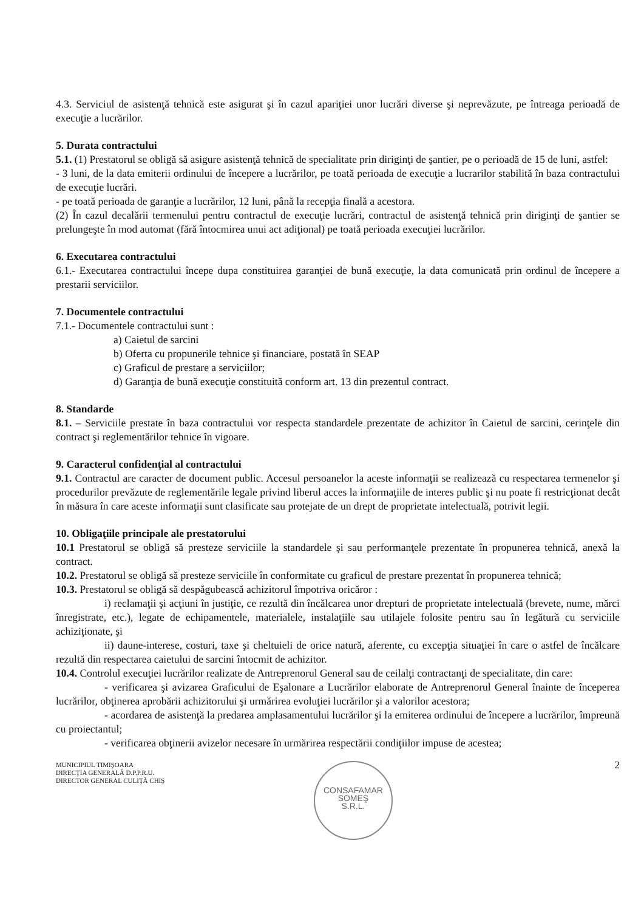4.3. Serviciul de asistenţă tehnică este asigurat şi în cazul apariţiei unor lucrări diverse şi neprevăzute, pe întreaga perioadă de execuţie a lucrărilor.
5. Durata contractului
5.1. (1) Prestatorul se obligă să asigure asistenţă tehnică de specialitate prin diriginţi de şantier, pe o perioadă de 15 de luni, astfel:
- 3 luni, de la data emiterii ordinului de începere a lucrărilor, pe toată perioada de execuţie a lucrarilor stabilită în baza contractului de execuţie lucrări.
- pe toată perioada de garanţie a lucrărilor, 12 luni, până la recepţia finală a acestora.
(2) În cazul decalării termenului pentru contractul de execuţie lucrări, contractul de asistenţă tehnică prin diriginţi de şantier se prelungeşte în mod automat (fără întocmirea unui act adiţional) pe toată perioada execuţiei lucrărilor.
6. Executarea contractului
6.1.- Executarea contractului începe dupa constituirea garanţiei de bună execuţie, la data comunicată prin ordinul de începere a prestarii serviciilor.
7. Documentele contractului
7.1.- Documentele contractului sunt :
a) Caietul de sarcini
b) Oferta cu propunerile tehnice şi financiare, postată în SEAP
c) Graficul de prestare a serviciilor;
d) Garanţia de bună execuţie constituită conform art. 13 din prezentul contract.
8. Standarde
8.1. – Serviciile prestate în baza contractului vor respecta standardele prezentate de achizitor în Caietul de sarcini, cerinţele din contract şi reglementărilor tehnice în vigoare.
9. Caracterul confidenţial al contractului
9.1. Contractul are caracter de document public. Accesul persoanelor la aceste informaţii se realizează cu respectarea termenelor şi procedurilor prevăzute de reglementările legale privind liberul acces la informaţiile de interes public şi nu poate fi restricţionat decât în măsura în care aceste informaţii sunt clasificate sau protejate de un drept de proprietate intelectuală, potrivit legii.
10. Obligaţiile principale ale prestatorului
10.1 Prestatorul se obligă să presteze serviciile la standardele şi sau performanţele prezentate în propunerea tehnică, anexă la contract.
10.2. Prestatorul se obligă să presteze serviciile în conformitate cu graficul de prestare prezentat în propunerea tehnică;
10.3. Prestatorul se obligă să despăgubească achizitorul împotriva oricăror :
i) reclamaţii şi acţiuni în justiţie, ce rezultă din încălcarea unor drepturi de proprietate intelectuală (brevete, nume, mărci înregistrate, etc.), legate de echipamentele, materialele, instalaţiile sau utilajele folosite pentru sau în legătură cu serviciile achiziţionate, şi
ii) daune-interese, costuri, taxe şi cheltuieli de orice natură, aferente, cu excepţia situaţiei în care o astfel de încălcare rezultă din respectarea caietului de sarcini întocmit de achizitor.
10.4. Controlul execuţiei lucrărilor realizate de Antreprenorul General sau de ceilalţi contractanţi de specialitate, din care:
- verificarea şi avizarea Graficului de Eşalonare a Lucrărilor elaborate de Antreprenorul General înainte de începerea lucrărilor, obţinerea aprobării achizitorului şi urmărirea evoluţiei lucrărilor şi a valorilor acestora;
- acordarea de asistenţă la predarea amplasamentului lucrărilor şi la emiterea ordinului de începere a lucrărilor, împreună cu proiectantul;
- verificarea obţinerii avizelor necesare în urmărirea respectării condiţiilor impuse de acestea;
MUNICIPIUL TIMIŞOARA
DIRECŢIA GENERALĂ D.P.P.R.U.
DIRECTOR GENERAL CULIŢĂ CHIŞ
CONSAFAMAR
SOMEŞ
S.R.L.
2